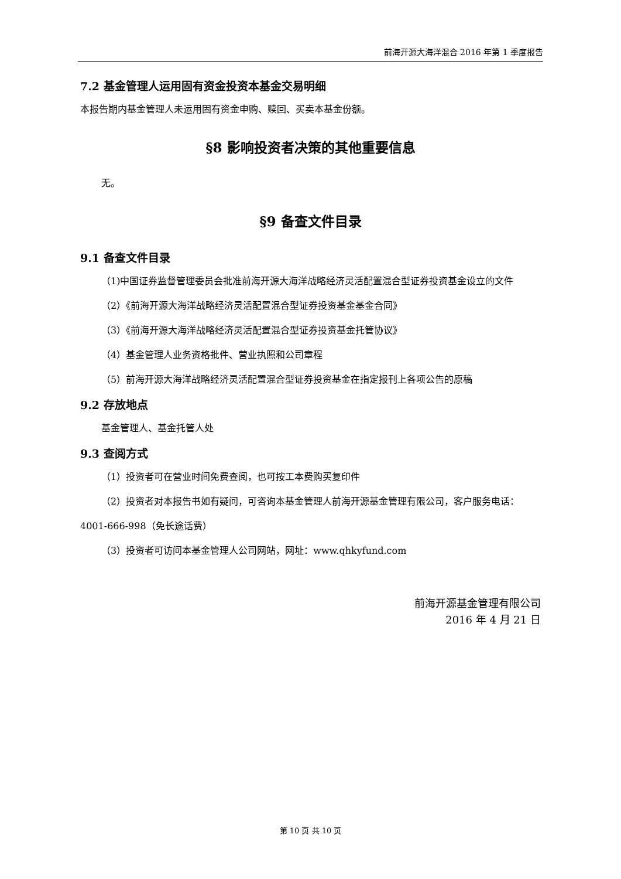前海开源大海洋混合 2016 年第 1 季度报告
7.2 基金管理人运用固有资金投资本基金交易明细
本报告期内基金管理人未运用固有资金申购、赎回、买卖本基金份额。
§8 影响投资者决策的其他重要信息
无。
§9 备查文件目录
9.1 备查文件目录
（1)中国证券监督管理委员会批准前海开源大海洋战略经济灵活配置混合型证券投资基金设立的文件
（2）《前海开源大海洋战略经济灵活配置混合型证券投资基金基金合同》
（3）《前海开源大海洋战略经济灵活配置混合型证券投资基金托管协议》
（4）基金管理人业务资格批件、营业执照和公司章程
（5）前海开源大海洋战略经济灵活配置混合型证券投资基金在指定报刊上各项公告的原稿
9.2 存放地点
基金管理人、基金托管人处
9.3 查阅方式
（1）投资者可在营业时间免费查阅，也可按工本费购买复印件
（2）投资者对本报告书如有疑问，可咨询本基金管理人前海开源基金管理有限公司，客户服务电话：4001-666-998（免长途话费）
（3）投资者可访问本基金管理人公司网站，网址：www.qhkyfund.com
前海开源基金管理有限公司
2016 年 4 月 21 日
第 10 页 共 10 页